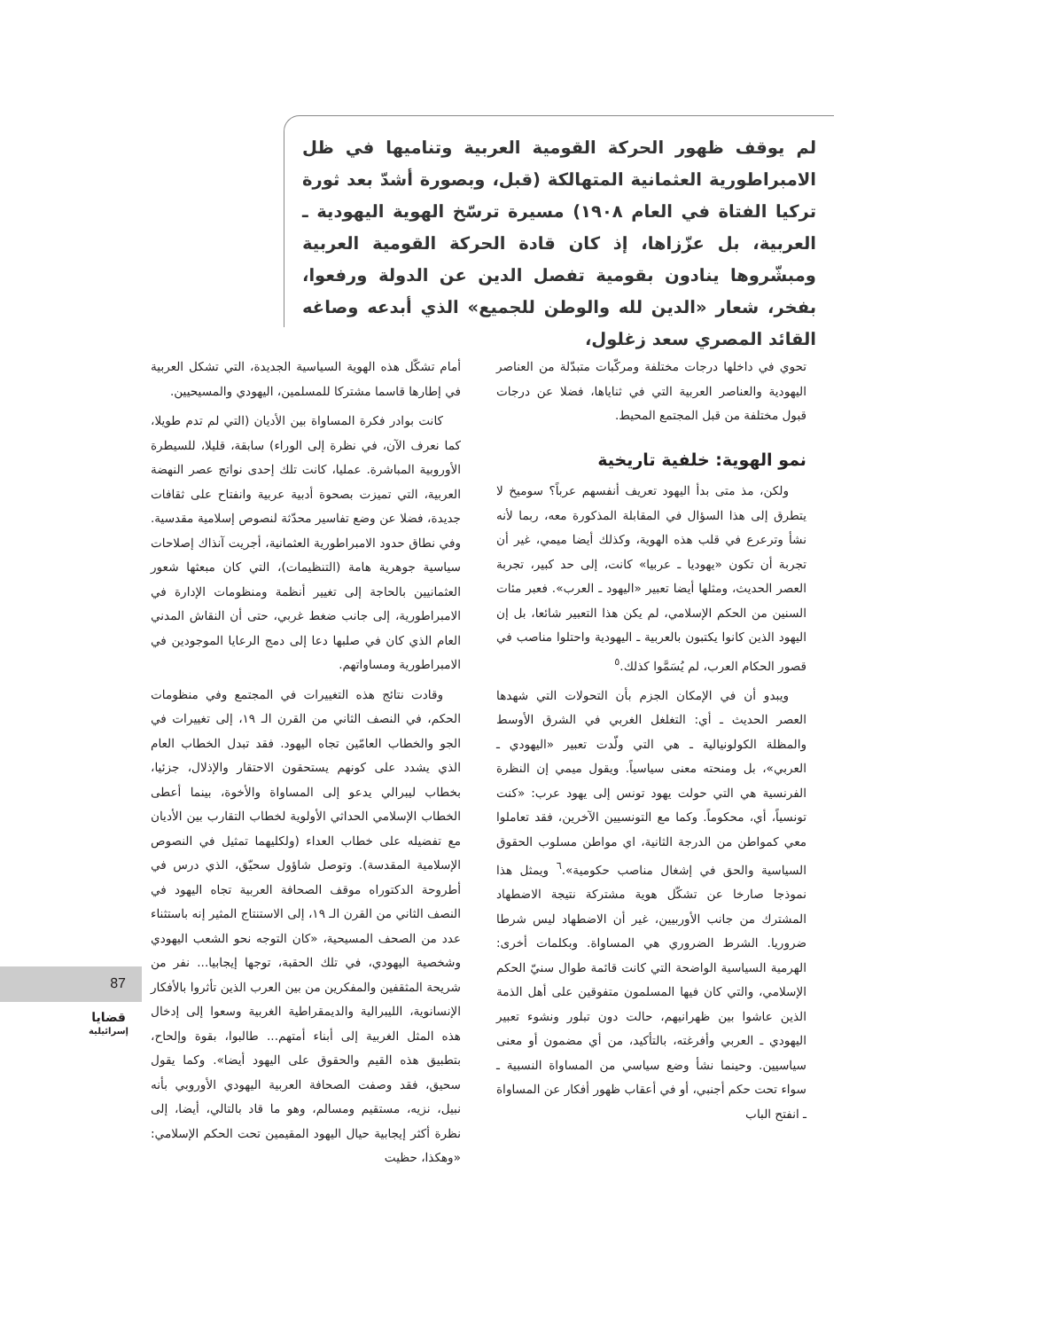لم يوقف ظهور الحركة القومية العربية وتناميها في ظل الامبراطورية العثمانية المتهالكة (قبل، وبصورة أشدّ بعد ثورة تركيا الفتاة في العام ١٩٠٨) مسيرة ترسّخ الهوية اليهودية ـ العربية، بل عزّزاها، إذ كان قادة الحركة القومية العربية ومبشّروها ينادون بقومية تفصل الدين عن الدولة ورفعوا، بفخر، شعار «الدين لله والوطن للجميع» الذي أبدعه وصاغه القائد المصري سعد زغلول،
تحوي في داخلها درجات مختلفة ومركّبات متبدّلة من العناصر اليهودية والعناصر العربية التي في ثناياها، فضلا عن درجات قبول مختلفة من قبل المجتمع المحيط.
نمو الهوية: خلفية تاريخية
ولكن، مذ متى بدأ اليهود تعريف أنفسهم عرباً؟ سوميخ لا يتطرق إلى هذا السؤال في المقابلة المذكورة معه، ربما لأنه نشأ وترعرع في قلب هذه الهوية، وكذلك أيضا ميمي، غير أن تجربة أن تكون «يهوديا ـ عربيا» كانت، إلى حد كبير، تجربة العصر الحديث، ومثلها أيضا تعبير «اليهود ـ العرب». فعبر مئات السنين من الحكم الإسلامي، لم يكن هذا التعبير شائعا، بل إن اليهود الذين كانوا يكتبون بالعربية ـ اليهودية واحتلوا مناصب في قصور الحكام العرب، لم يُسَمَّوا كذلك.<sup>٥</sup>
ويبدو أن في الإمكان الجزم بأن التحولات التي شهدها العصر الحديث ـ أي: التغلغل الغربي في الشرق الأوسط والمظلة الكولونيالية ـ هي التي ولّدت تعبير «اليهودي ـ العربي»، بل ومنحته معنى سياسياً. ويقول ميمي إن النظرة الفرنسية هي التي حولت يهود تونس إلى يهود عرب: «كنت تونسياً، أي، محكوماً. وكما مع التونسيين الآخرين، فقد تعاملوا معي كمواطن من الدرجة الثانية، اي مواطن مسلوب الحقوق السياسية والحق في إشغال مناصب حكومية».<sup>٦</sup> ويمثل هذا نموذجا صارخا عن تشكّل هوية مشتركة نتيجة الاضطهاد المشترك من جانب الأوربيين، غير أن الاضطهاد ليس شرطا ضروريا. الشرط الضروري هي المساواة. وبكلمات أخرى: الهرمية السياسية الواضحة التي كانت قائمة طوال سنيّ الحكم الإسلامي، والتي كان فيها المسلمون متفوقين على أهل الذمة الذين عاشوا بين ظهرانيهم، حالت دون تبلور ونشوء تعبير اليهودي ـ العربي وأفرغته، بالتأكيد، من أي مضمون أو معنى سياسيين. وحينما نشأ وضع سياسي من المساواة النسبية ـ سواء تحت حكم أجنبي، أو في أعقاب ظهور أفكار عن المساواة ـ انفتح الباب
أمام تشكّل هذه الهوية السياسية الجديدة، التي تشكل العربية في إطارها قاسما مشتركا للمسلمين، اليهودي والمسيحيين.
كانت بوادر فكرة المساواة بين الأديان (التي لم تدم طويلا، كما نعرف الآن، في نظرة إلى الوراء) سابقة، قليلا، للسيطرة الأوروبية المباشرة. عمليا، كانت تلك إحدى نواتج عصر النهضة العربية، التي تميزت بصحوة أدبية عربية وانفتاح على ثقافات جديدة، فضلا عن وضع تفاسير محدّثة لنصوص إسلامية مقدسية. وفي نطاق حدود الامبراطورية العثمانية، أجريت آنذاك إصلاحات سياسية جوهرية هامة (التنظيمات)، التي كان مبعثها شعور العثمانيين بالحاجة إلى تغيير أنظمة ومنظومات الإدارة في الامبراطورية، إلى جانب ضغط غربي، حتى أن النقاش المدني العام الذي كان في صلبها دعا إلى دمج الرعايا الموجودين في الامبراطورية ومساواتهم.
وقادت نتائج هذه التغييرات في المجتمع وفي منظومات الحكم، في النصف الثاني من القرن الـ ١٩، إلى تغييرات في الجو والخطاب العامّين تجاه اليهود. فقد تبدل الخطاب العام الذي يشدد على كونهم يستحقون الاحتقار والإذلال، جزئيا، بخطاب ليبرالي يدعو إلى المساواة والأخوة، بينما أعطى الخطاب الإسلامي الحداثي الأولوية لخطاب التقارب بين الأديان مع تفضيله على خطاب العداء (ولكليهما تمثيل في النصوص الإسلامية المقدسة). وتوصل شاؤول سحيّق، الذي درس في أطروحة الدكتوراه موقف الصحافة العربية تجاه اليهود في النصف الثاني من القرن الـ ١٩، إلى الاستنتاج المثير إنه باستثناء عدد من الصحف المسيحية، «كان التوجه نحو الشعب اليهودي وشخصية اليهودي، في تلك الحقبة، توجها إيجابيا... نفر من شريحة المثقفين والمفكرين من بين العرب الذين تأثروا بالأفكار الإنسانوية، الليبرالية والديمقراطية الغربية وسعوا إلى إدخال هذه المثل الغربية إلى أبناء أمتهم... طالبوا، بقوة وإلحاح، بتطبيق هذه القيم والحقوق على اليهود أيضا». وكما يقول سحيق، فقد وصفت الصحافة العربية اليهودي الأوروبي بأنه نبيل، نزيه، مستقيم ومسالم، وهو ما قاد بالتالي، أيضا، إلى نظرة أكثر إيجابية حيال اليهود المقيمين تحت الحكم الإسلامي: «وهكذا، حظيت
87
قضايا
إسرائيلية